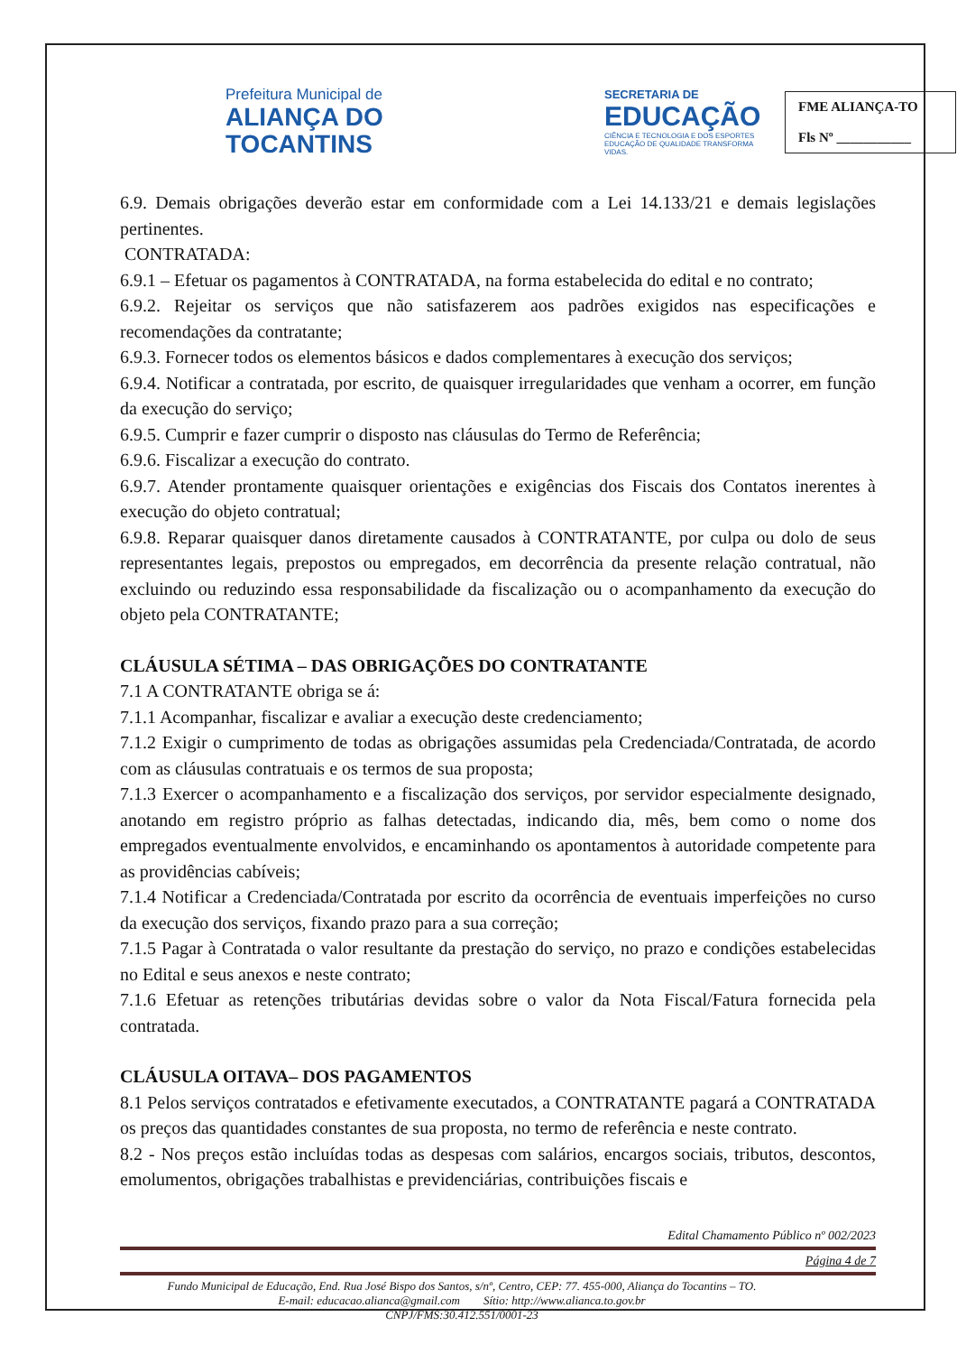Prefeitura Municipal de
ALIANÇA DO
TOCANTINS
SECRETARIA DE
EDUCAÇÃO
CIÊNCIA E TECNOLOGIA E DOS ESPORTES
EDUCAÇÃO DE QUALIDADE TRANSFORMA VIDAS.
FME ALIANÇA-TO
Fls Nº ___________
6.9. Demais obrigações deverão estar em conformidade com a Lei 14.133/21 e demais legislações pertinentes.
CONTRATADA:
6.9.1 – Efetuar os pagamentos à CONTRATADA, na forma estabelecida do edital e no contrato;
6.9.2. Rejeitar os serviços que não satisfazerem aos padrões exigidos nas especificações e recomendações da contratante;
6.9.3. Fornecer todos os elementos básicos e dados complementares à execução dos serviços;
6.9.4. Notificar a contratada, por escrito, de quaisquer irregularidades que venham a ocorrer, em função da execução do serviço;
6.9.5. Cumprir e fazer cumprir o disposto nas cláusulas do Termo de Referência;
6.9.6. Fiscalizar a execução do contrato.
6.9.7. Atender prontamente quaisquer orientações e exigências dos Fiscais dos Contatos inerentes à execução do objeto contratual;
6.9.8. Reparar quaisquer danos diretamente causados à CONTRATANTE, por culpa ou dolo de seus representantes legais, prepostos ou empregados, em decorrência da presente relação contratual, não excluindo ou reduzindo essa responsabilidade da fiscalização ou o acompanhamento da execução do objeto pela CONTRATANTE;
CLÁUSULA SÉTIMA – DAS OBRIGAÇÕES DO CONTRATANTE
7.1 A CONTRATANTE obriga se á:
7.1.1 Acompanhar, fiscalizar e avaliar a execução deste credenciamento;
7.1.2 Exigir o cumprimento de todas as obrigações assumidas pela Credenciada/Contratada, de acordo com as cláusulas contratuais e os termos de sua proposta;
7.1.3 Exercer o acompanhamento e a fiscalização dos serviços, por servidor especialmente designado, anotando em registro próprio as falhas detectadas, indicando dia, mês, bem como o nome dos empregados eventualmente envolvidos, e encaminhando os apontamentos à autoridade competente para as providências cabíveis;
7.1.4 Notificar a Credenciada/Contratada por escrito da ocorrência de eventuais imperfeições no curso da execução dos serviços, fixando prazo para a sua correção;
7.1.5 Pagar à Contratada o valor resultante da prestação do serviço, no prazo e condições estabelecidas no Edital e seus anexos e neste contrato;
7.1.6 Efetuar as retenções tributárias devidas sobre o valor da Nota Fiscal/Fatura fornecida pela contratada.
CLÁUSULA OITAVA– DOS PAGAMENTOS
8.1 Pelos serviços contratados e efetivamente executados, a CONTRATANTE pagará a CONTRATADA os preços das quantidades constantes de sua proposta, no termo de referência e neste contrato.
8.2 - Nos preços estão incluídas todas as despesas com salários, encargos sociais, tributos, descontos, emolumentos, obrigações trabalhistas e previdenciárias, contribuições fiscais e
Edital Chamamento Público nº 002/2023
Página 4 de 7
Fundo Municipal de Educação, End. Rua José Bispo dos Santos, s/nº, Centro, CEP: 77. 455-000, Aliança do Tocantins – TO.
E-mail: educacao.alianca@gmail.com Sítio: http://www.alianca.to.gov.br
CNPJ/FMS:30.412.551/0001-23